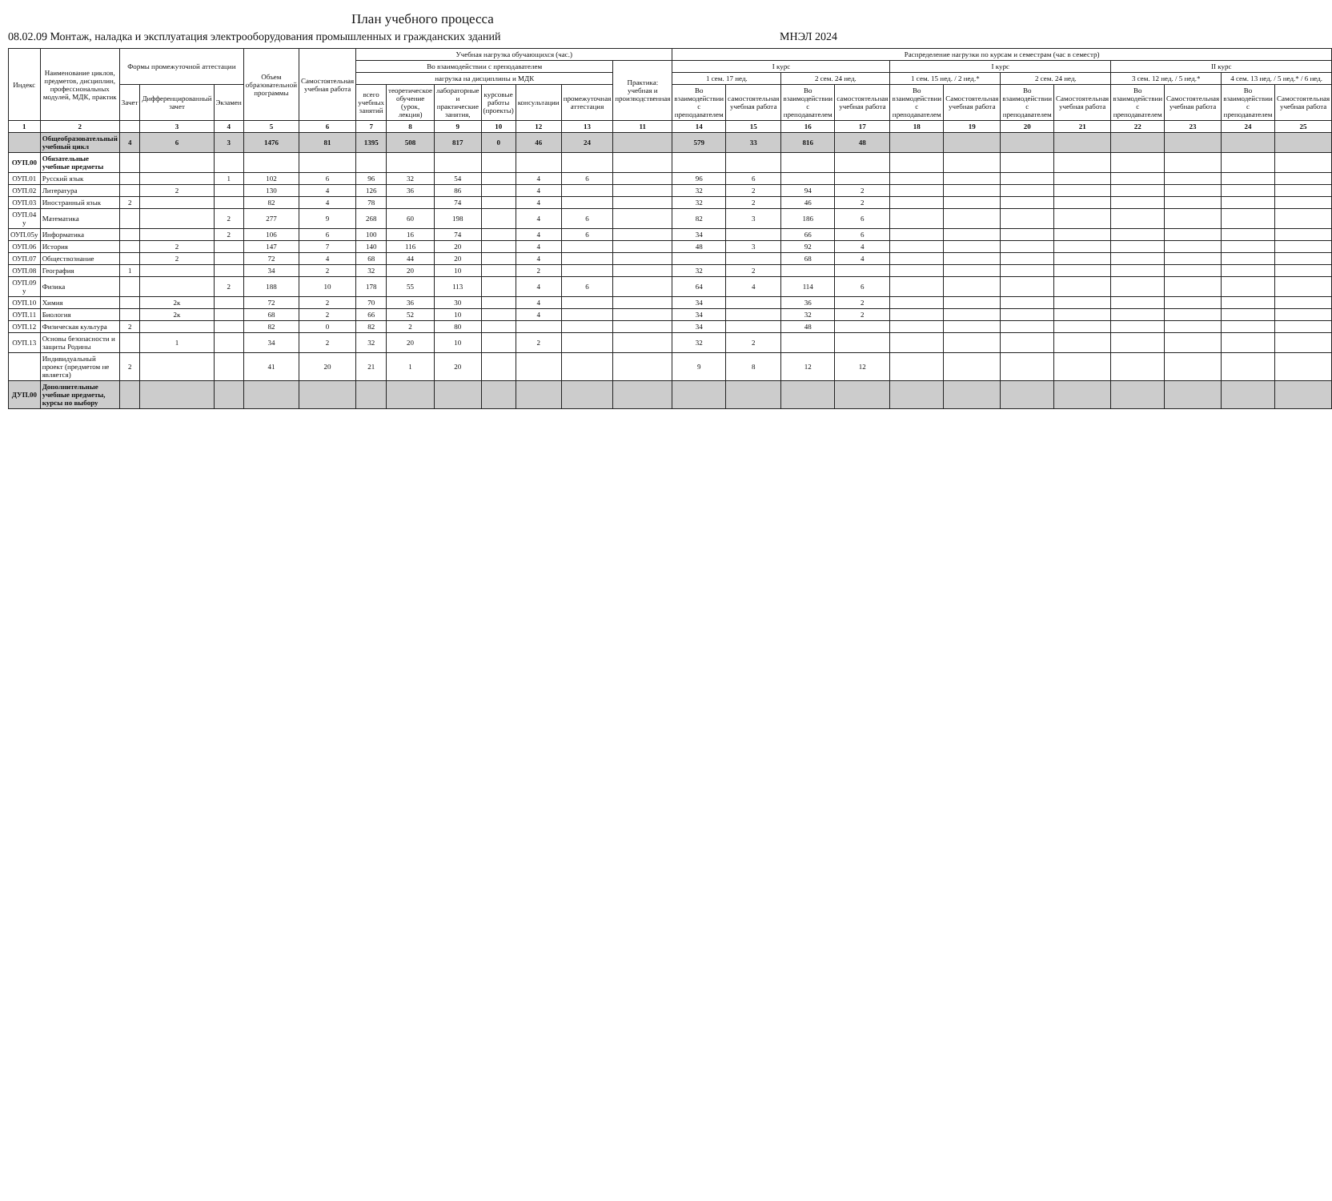План учебного процесса
08.02.09 Монтаж, наладка и эксплуатация электрооборудования промышленных и гражданских зданий МНЭЛ 2024
| Индекс | Наименование циклов, предметов, дисциплин, профессиональных модулей, МДК, практик | Формы промежуточной аттестации | | | Объем образовательной программы | Самостоятельная учебная работа | Учебная нагрузка обучающихся (час.) | | | | | | | Распределение нагрузки по курсам и семестрам (час в семестр) | | | | | | | | | | | |
| --- | --- | --- | --- | --- | --- | --- | --- | --- | --- | --- | --- | --- | --- | --- | --- | --- | --- | --- | --- | --- | --- | --- | --- | --- | --- |
| | | | | | | | Во взаимодействии с преподавателем | | | | | | Практика: учебная и производственная | I курс | | | | I курс | | | | II курс | | | |
| | | | | | | | нагрузка на дисциплины и МДК | | | | | | | 1 сем. 17 нед. | | 2 сем. 24 нед. | | 1 сем. 15 нед. / 2 нед.* | | 2 сем. 24 нед. | | 3 сем. 12 нед. / 5 нед.* | | 4 сем. 13 нед. / 5 нед.* / 6 нед. | |
| | | Зачет | Дифференцированный зачет | Экзамен | | | всего учебных занятий | теоретическое обучение (урок, лекция) | лабораторные и практические занятия, | курсовые работы (проекты) | консультации | промежуточная аттестация | | Во взаимодействии с преподавателем | самостоятельная учебная работа | Во взаимодействии с преподавателем | самостоятельная учебная работа | Во взаимодействии с преподавателем | Самостоятельная учебная работа | Во взаимодействии с преподавателем | Самостоятельная учебная работа | Во взаимодействии с преподавателем | Самостоятельная учебная работа | Во взаимодействии с преподавателем | Самостоятельная учебная работа |
| 1 | 2 | | 3 | 4 | 5 | 6 | 7 | 8 | 9 | 10 | 12 | 13 | 11 | 14 | 15 | 16 | 17 | 18 | 19 | 20 | 21 | 22 | 23 | 24 | 25 |
| | Общеобразовательный учебный цикл | 4 | 6 | 3 | 1476 | 81 | 1395 | 508 | 817 | 0 | 46 | 24 | | 579 | 33 | 816 | 48 | | | | | | | | |
| ОУП.00 | Обязательные учебные предметы | | | | | | | | | | | | | | | | | | | | | | | | |
| ОУП.01 | Русский язык | | | 1 | 102 | 6 | 96 | 32 | 54 | | 4 | 6 | | 96 | 6 | | | | | | | | | | |
| ОУП.02 | Литература | | 2 | | 130 | 4 | 126 | 36 | 86 | | 4 | | | 32 | 2 | 94 | 2 | | | | | | | | |
| ОУП.03 | Иностранный язык | 2 | | | 82 | 4 | 78 | | 74 | | 4 | | | 32 | 2 | 46 | 2 | | | | | | | | |
| ОУП.04 у | Математика | | | 2 | 277 | 9 | 268 | 60 | 198 | | 4 | 6 | | 82 | 3 | 186 | 6 | | | | | | | | |
| ОУП.05у | Информатика | | | 2 | 106 | 6 | 100 | 16 | 74 | | 4 | 6 | | 34 | | 66 | 6 | | | | | | | | |
| ОУП.06 | История | | 2 | | 147 | 7 | 140 | 116 | 20 | | 4 | | | 48 | 3 | 92 | 4 | | | | | | | | |
| ОУП.07 | Обществознание | | 2 | | 72 | 4 | 68 | 44 | 20 | | 4 | | | | | 68 | 4 | | | | | | | | |
| ОУП.08 | География | 1 | | | 34 | 2 | 32 | 20 | 10 | | 2 | | | 32 | 2 | | | | | | | | | | |
| ОУП.09 у | Физика | | | 2 | 188 | 10 | 178 | 55 | 113 | | 4 | 6 | | 64 | 4 | 114 | 6 | | | | | | | | |
| ОУП.10 | Химия | | 2к | | 72 | 2 | 70 | 36 | 30 | | 4 | | | 34 | | 36 | 2 | | | | | | | | |
| ОУП.11 | Биология | | 2к | | 68 | 2 | 66 | 52 | 10 | | 4 | | | 34 | | 32 | 2 | | | | | | | | |
| ОУП.12 | Физическая культура | 2 | | | 82 | 0 | 82 | 2 | 80 | | | | | 34 | | 48 | | | | | | | | | |
| ОУП.13 | Основы безопасности и защиты Родины | | 1 | | 34 | 2 | 32 | 20 | 10 | | 2 | | | 32 | 2 | | | | | | | | | | |
| | Индивидуальный проект (предметом не является) | 2 | | | 41 | 20 | 21 | 1 | 20 | | | | | 9 | 8 | 12 | 12 | | | | | | | | |
| ДУП.00 | Дополнительные учебные предметы, курсы по выбору | | | | | | | | | | | | | | | | | | | | | | | | |